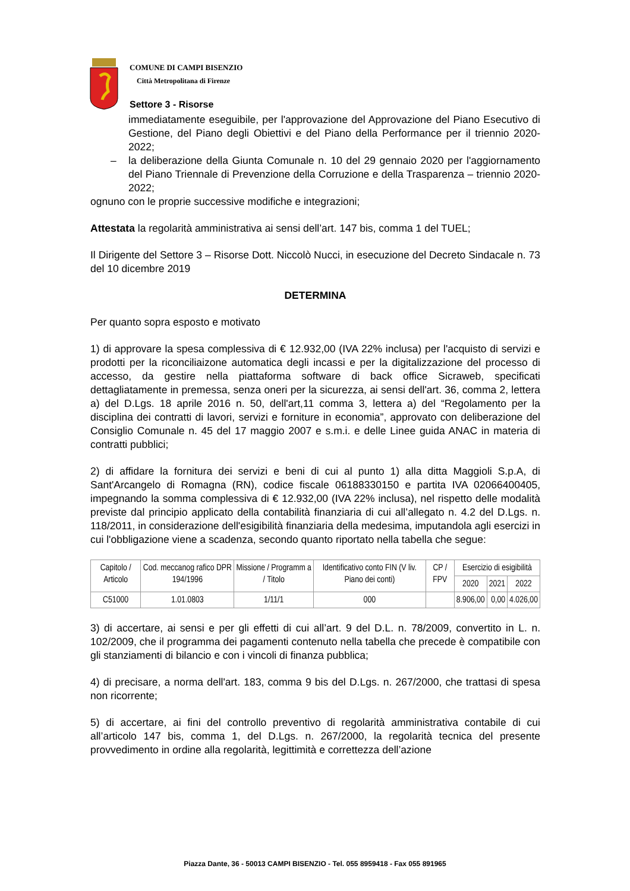COMUNE DI CAMPI BISENZIO
Città Metropolitana di Firenze
Settore 3 - Risorse
immediatamente eseguibile, per l'approvazione del Approvazione del Piano Esecutivo di Gestione, del Piano degli Obiettivi e del Piano della Performance per il triennio 2020-2022;
– la deliberazione della Giunta Comunale n. 10 del 29 gennaio 2020 per l'aggiornamento del Piano Triennale di Prevenzione della Corruzione e della Trasparenza – triennio 2020-2022;
ognuno con le proprie successive modifiche e integrazioni;
Attestata la regolarità amministrativa ai sensi dell’art. 147 bis, comma 1 del TUEL;
Il Dirigente del Settore 3 – Risorse Dott. Niccolò Nucci, in esecuzione del Decreto Sindacale n. 73 del 10 dicembre 2019
DETERMINA
Per quanto sopra esposto e motivato
1) di approvare la spesa complessiva di € 12.932,00 (IVA 22% inclusa) per l'acquisto di servizi e prodotti per la riconciliaizone automatica degli incassi e per la digitalizzazione del processo di accesso, da gestire nella piattaforma software di back office Sicraweb, specificati dettagliatamente in premessa, senza oneri per la sicurezza, ai sensi dell'art. 36, comma 2, lettera a) del D.Lgs. 18 aprile 2016 n. 50, dell'art,11 comma 3, lettera a) del “Regolamento per la disciplina dei contratti di lavori, servizi e forniture in economia”, approvato con deliberazione del Consiglio Comunale n. 45 del 17 maggio 2007 e s.m.i. e delle Linee guida ANAC in materia di contratti pubblici;
2) di affidare la fornitura dei servizi e beni di cui al punto 1) alla ditta Maggioli S.p.A, di Sant'Arcangelo di Romagna (RN), codice fiscale 06188330150 e partita IVA 02066400405, impegnando la somma complessiva di € 12.932,00 (IVA 22% inclusa), nel rispetto delle modalità previste dal principio applicato della contabilità finanziaria di cui all’allegato n. 4.2 del D.Lgs. n. 118/2011, in considerazione dell'esigibilità finanziaria della medesima, imputandola agli esercizi in cui l'obbligazione viene a scadenza, secondo quanto riportato nella tabella che segue:
| Capitolo / Articolo | Cod. meccanog rafico DPR 194/1996 | Missione / Programm a / Titolo | Identificativo conto FIN (V liv. Piano dei conti) | CP / FPV | Esercizio di esigibilità | | |
| --- | --- | --- | --- | --- | --- | --- | --- |
| | | | | | 2020 | 2021 | 2022 |
| C51000 | 1.01.0803 | 1/11/1 | 000 | | 8.906,00 | 0,00 | 4.026,00 |
3) di accertare, ai sensi e per gli effetti di cui all’art. 9 del D.L. n. 78/2009, convertito in L. n. 102/2009, che il programma dei pagamenti contenuto nella tabella che precede è compatibile con gli stanziamenti di bilancio e con i vincoli di finanza pubblica;
4) di precisare, a norma dell'art. 183, comma 9 bis del D.Lgs. n. 267/2000, che trattasi di spesa non ricorrente;
5) di accertare, ai fini del controllo preventivo di regolarità amministrativa contabile di cui all’articolo 147 bis, comma 1, del D.Lgs. n. 267/2000, la regolarità tecnica del presente provvedimento in ordine alla regolarità, legittimità e correttezza dell’azione
Piazza Dante, 36 - 50013 CAMPI BISENZIO - Tel. 055 8959418 - Fax 055 891965